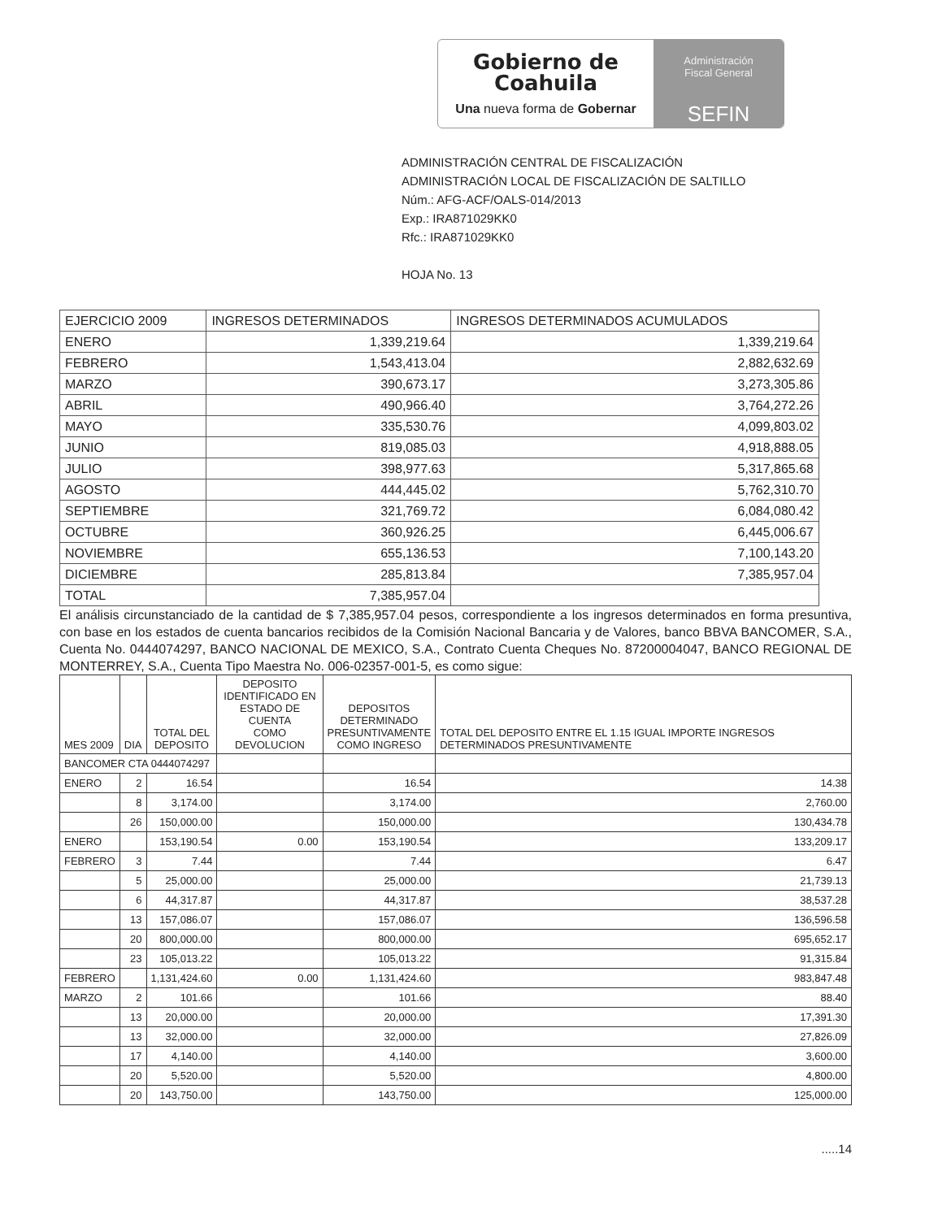Gobierno de
Coahuila
Una nueva forma de Gobernar
Administración
Fiscal General
SEFIN
ADMINISTRACIÓN CENTRAL DE FISCALIZACIÓN
ADMINISTRACIÓN LOCAL DE FISCALIZACIÓN DE SALTILLO
Núm.: AFG-ACF/OALS-014/2013
Exp.: IRA871029KK0
Rfc.: IRA871029KK0
HOJA No. 13
| EJERCICIO 2009 | INGRESOS DETERMINADOS | INGRESOS DETERMINADOS ACUMULADOS |
| ENERO | 1,339,219.64 | 1,339,219.64 |
| FEBRERO | 1,543,413.04 | 2,882,632.69 |
| MARZO | 390,673.17 | 3,273,305.86 |
| ABRIL | 490,966.40 | 3,764,272.26 |
| MAYO | 335,530.76 | 4,099,803.02 |
| JUNIO | 819,085.03 | 4,918,888.05 |
| JULIO | 398,977.63 | 5,317,865.68 |
| AGOSTO | 444,445.02 | 5,762,310.70 |
| SEPTIEMBRE | 321,769.72 | 6,084,080.42 |
| OCTUBRE | 360,926.25 | 6,445,006.67 |
| NOVIEMBRE | 655,136.53 | 7,100,143.20 |
| DICIEMBRE | 285,813.84 | 7,385,957.04 |
| TOTAL | 7,385,957.04 | |
El análisis circunstanciado de la cantidad de $ 7,385,957.04 pesos, correspondiente a los ingresos determinados en forma presuntiva, con base en los estados de cuenta bancarios recibidos de la Comisión Nacional Bancaria y de Valores, banco BBVA BANCOMER, S.A., Cuenta No. 0444074297, BANCO NACIONAL DE MEXICO, S.A., Contrato Cuenta Cheques No. 87200004047, BANCO REGIONAL DE MONTERREY, S.A., Cuenta Tipo Maestra No. 006-02357-001-5, es como sigue:
| MES 2009 | DIA | TOTAL DEL DEPOSITO | DEPOSITO IDENTIFICADO EN ESTADO DE CUENTA COMO DEVOLUCION | DEPOSITOS DETERMINADO PRESUNTIVAMENTE COMO INGRESO | TOTAL DEL DEPOSITO ENTRE EL 1.15 IGUAL IMPORTE INGRESOS DETERMINADOS PRESUNTIVAMENTE |
| --- | --- | --- | --- | --- | --- |
| BANCOMER CTA 0444074297 | | | | | |
| ENERO | 2 | 16.54 | | 16.54 | 14.38 |
| | 8 | 3,174.00 | | 3,174.00 | 2,760.00 |
| | 26 | 150,000.00 | | 150,000.00 | 130,434.78 |
| ENERO | | 153,190.54 | 0.00 | 153,190.54 | 133,209.17 |
| FEBRERO | 3 | 7.44 | | 7.44 | 6.47 |
| | 5 | 25,000.00 | | 25,000.00 | 21,739.13 |
| | 6 | 44,317.87 | | 44,317.87 | 38,537.28 |
| | 13 | 157,086.07 | | 157,086.07 | 136,596.58 |
| | 20 | 800,000.00 | | 800,000.00 | 695,652.17 |
| | 23 | 105,013.22 | | 105,013.22 | 91,315.84 |
| FEBRERO | | 1,131,424.60 | 0.00 | 1,131,424.60 | 983,847.48 |
| MARZO | 2 | 101.66 | | 101.66 | 88.40 |
| | 13 | 20,000.00 | | 20,000.00 | 17,391.30 |
| | 13 | 32,000.00 | | 32,000.00 | 27,826.09 |
| | 17 | 4,140.00 | | 4,140.00 | 3,600.00 |
| | 20 | 5,520.00 | | 5,520.00 | 4,800.00 |
| | 20 | 143,750.00 | | 143,750.00 | 125,000.00 |
.....14